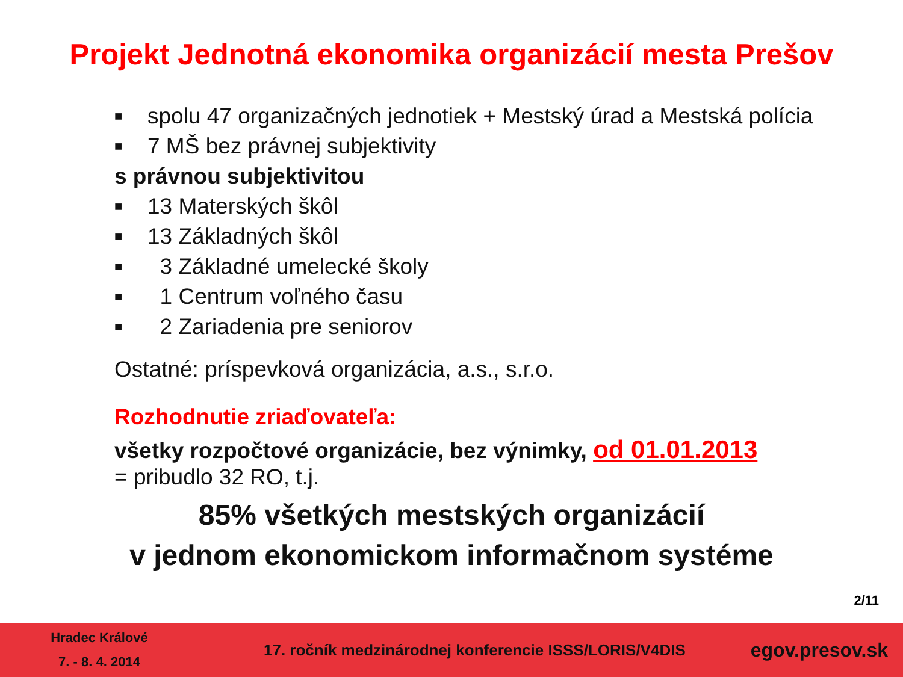Projekt Jednotná ekonomika organizácií mesta Prešov
■ spolu 47 organizačných jednotiek + Mestský úrad a Mestská polícia
■ 7 MŠ bez právnej subjektivity
s právnou subjektivitou
■ 13 Materských škôl
■ 13 Základných škôl
■ 3 Základné umelecké školy
■ 1 Centrum voľného času
■ 2 Zariadenia pre seniorov
Ostatné: príspevková organizácia, a.s., s.r.o.
Rozhodnutie zriaďovateľa:
všetky rozpočtové organizácie, bez výnimky, od 01.01.2013
= pribudlo 32 RO, t.j.
85% všetkých mestských organizácií
v jednom ekonomickom informačnom systéme
2/11
Hradec Králové
7. - 8. 4. 2014
17. ročník medzinárodnej konferencie ISSS/LORIS/V4DIS
egov.presov.sk